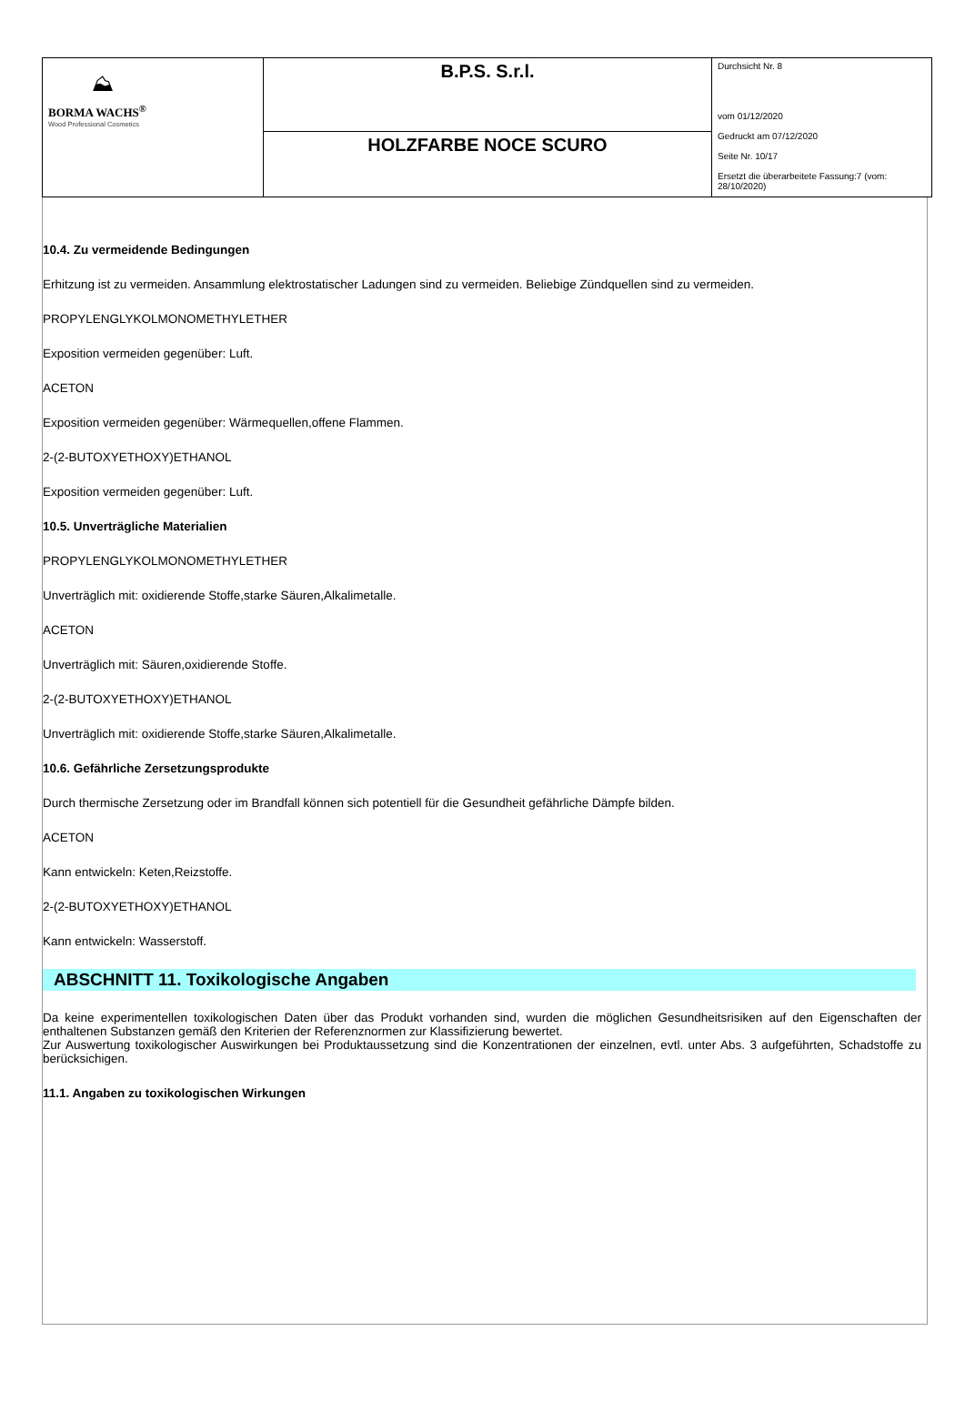| ⛰ BORMA WACHS<sup>®</sup> Wood Professional Cosmetics | B.P.S. S.r.l. | Durchsicht Nr. 8 vom 01/12/2020 Gedruckt am 07/12/2020 Seite Nr. 10/17 Ersetzt die überarbeitete Fassung:7 (vom: 28/10/2020) |
| | HOLZFARBE NOCE SCURO | |
10.4. Zu vermeidende Bedingungen
Erhitzung ist zu vermeiden. Ansammlung elektrostatischer Ladungen sind zu vermeiden. Beliebige Zündquellen sind zu vermeiden.
PROPYLENGLYKOLMONOMETHYLETHER
Exposition vermeiden gegenüber: Luft.
ACETON
Exposition vermeiden gegenüber: Wärmequellen,offene Flammen.
2-(2-BUTOXYETHOXY)ETHANOL
Exposition vermeiden gegenüber: Luft.
10.5. Unverträgliche Materialien
PROPYLENGLYKOLMONOMETHYLETHER
Unverträglich mit: oxidierende Stoffe,starke Säuren,Alkalimetalle.
ACETON
Unverträglich mit: Säuren,oxidierende Stoffe.
2-(2-BUTOXYETHOXY)ETHANOL
Unverträglich mit: oxidierende Stoffe,starke Säuren,Alkalimetalle.
10.6. Gefährliche Zersetzungsprodukte
Durch thermische Zersetzung oder im Brandfall können sich potentiell für die Gesundheit gefährliche Dämpfe bilden.
ACETON
Kann entwickeln: Keten,Reizstoffe.
2-(2-BUTOXYETHOXY)ETHANOL
Kann entwickeln: Wasserstoff.
ABSCHNITT 11. Toxikologische Angaben
Da keine experimentellen toxikologischen Daten über das Produkt vorhanden sind, wurden die möglichen Gesundheitsrisiken auf den Eigenschaften der enthaltenen Substanzen gemäß den Kriterien der Referenznormen zur Klassifizierung bewertet.
Zur Auswertung toxikologischer Auswirkungen bei Produktaussetzung sind die Konzentrationen der einzelnen, evtl. unter Abs. 3 aufgeführten, Schadstoffe zu berücksichigen.
11.1. Angaben zu toxikologischen Wirkungen